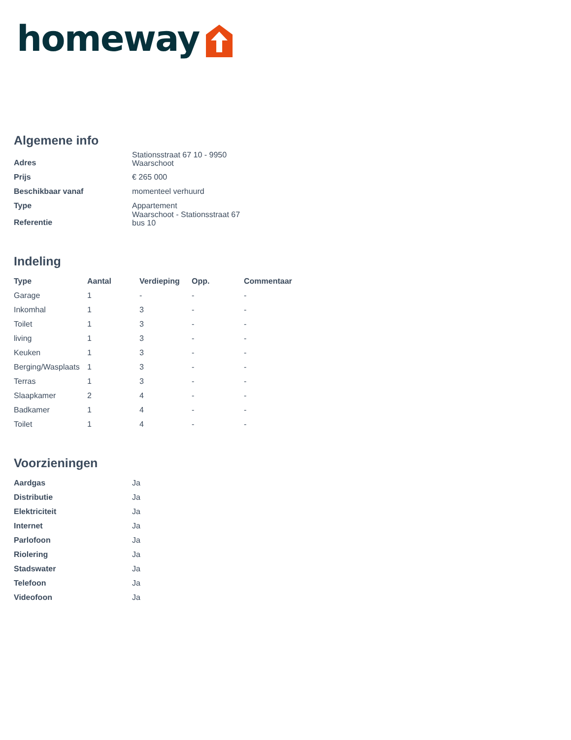homeway
Algemene info
| Adres | Stationsstraat 67 10 - 9950 Waarschoot |
| Prijs | € 265 000 |
| Beschikbaar vanaf | momenteel verhuurd |
| Type | Appartement |
| Referentie | Waarschoot - Stationsstraat 67 bus 10 |
Indeling
| Type | Aantal | Verdieping | Opp. | Commentaar |
| --- | --- | --- | --- | --- |
| Garage | 1 | - | - | - |
| Inkomhal | 1 | 3 | - | - |
| Toilet | 1 | 3 | - | - |
| living | 1 | 3 | - | - |
| Keuken | 1 | 3 | - | - |
| Berging/Wasplaats | 1 | 3 | - | - |
| Terras | 1 | 3 | - | - |
| Slaapkamer | 2 | 4 | - | - |
| Badkamer | 1 | 4 | - | - |
| Toilet | 1 | 4 | - | - |
Voorzieningen
| Aardgas | Ja |
| Distributie | Ja |
| Elektriciteit | Ja |
| Internet | Ja |
| Parlofoon | Ja |
| Riolering | Ja |
| Stadswater | Ja |
| Telefoon | Ja |
| Videofoon | Ja |